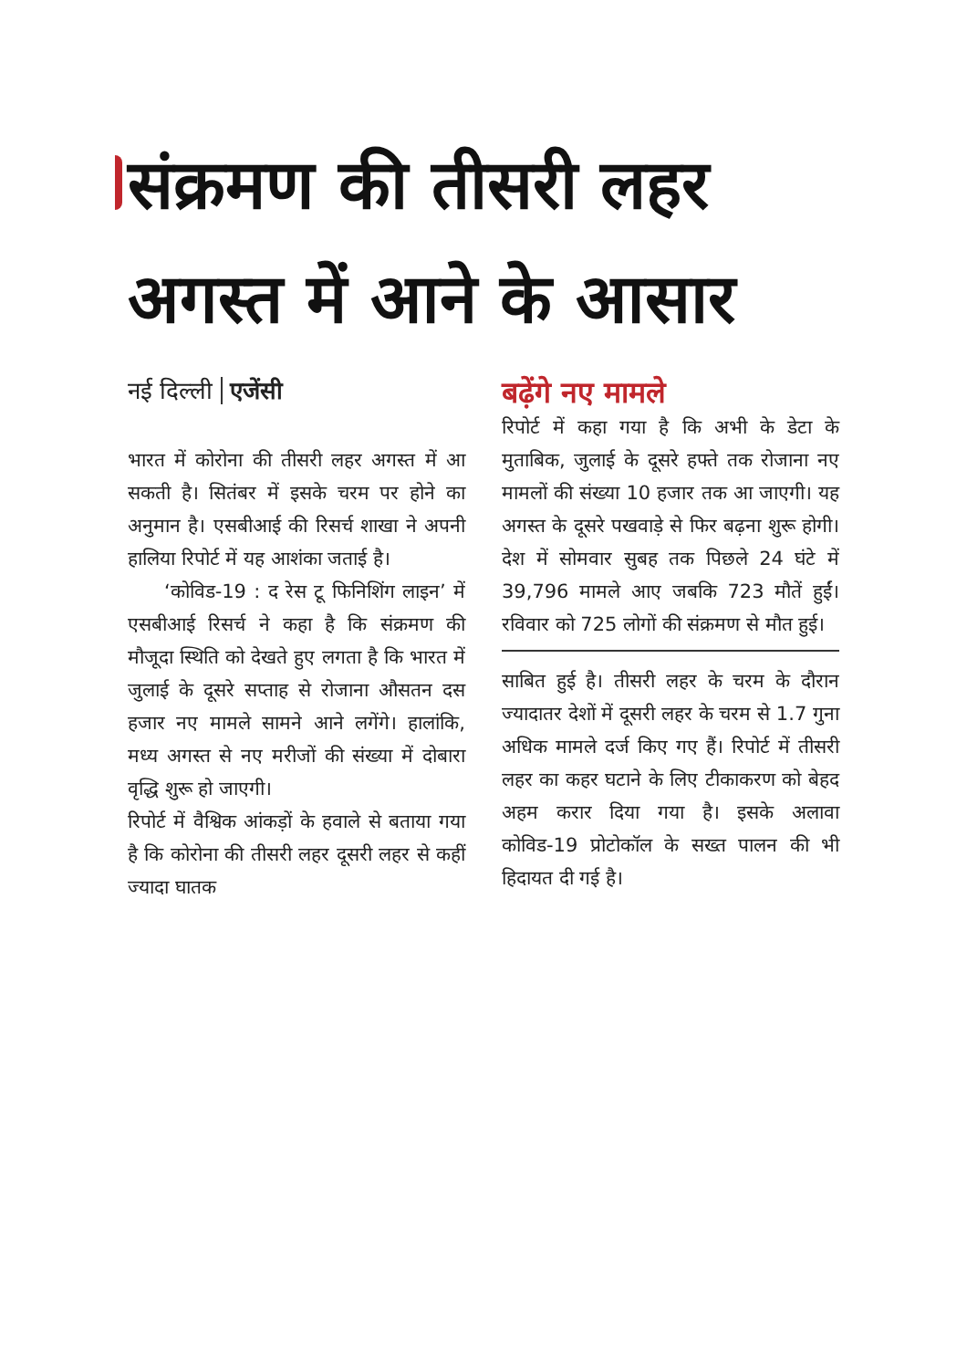संक्रमण की तीसरी लहर
अगस्त में आने के आसार
नई दिल्ली एजेंसी
भारत में कोरोना की तीसरी लहर अगस्त में आ सकती है। सितंबर में इसके चरम पर होने का अनुमान है। एसबीआई की रिसर्च शाखा ने अपनी हालिया रिपोर्ट में यह आशंका जताई है।
‘कोविड-19 : द रेस टू फिनिशिंग लाइन’ में एसबीआई रिसर्च ने कहा है कि संक्रमण की मौजूदा स्थिति को देखते हुए लगता है कि भारत में जुलाई के दूसरे सप्ताह से रोजाना औसतन दस हजार नए मामले सामने आने लगेंगे। हालांकि, मध्य अगस्त से नए मरीजों की संख्या में दोबारा वृद्धि शुरू हो जाएगी।
रिपोर्ट में वैश्विक आंकड़ों के हवाले से बताया गया है कि कोरोना की तीसरी लहर दूसरी लहर से कहीं ज्यादा घातक
बढ़ेंगे नए मामले
रिपोर्ट में कहा गया है कि अभी के डेटा के मुताबिक, जुलाई के दूसरे हफ्ते तक रोजाना नए मामलों की संख्या 10 हजार तक आ जाएगी। यह अगस्त के दूसरे पखवाड़े से फिर बढ़ना शुरू होगी। देश में सोमवार सुबह तक पिछले 24 घंटे में 39,796 मामले आए जबकि 723 मौतें हुईं। रविवार को 725 लोगों की संक्रमण से मौत हुई।
साबित हुई है। तीसरी लहर के चरम के दौरान ज्यादातर देशों में दूसरी लहर के चरम से 1.7 गुना अधिक मामले दर्ज किए गए हैं। रिपोर्ट में तीसरी लहर का कहर घटाने के लिए टीकाकरण को बेहद अहम करार दिया गया है। इसके अलावा कोविड-19 प्रोटोकॉल के सख्त पालन की भी हिदायत दी गई है।